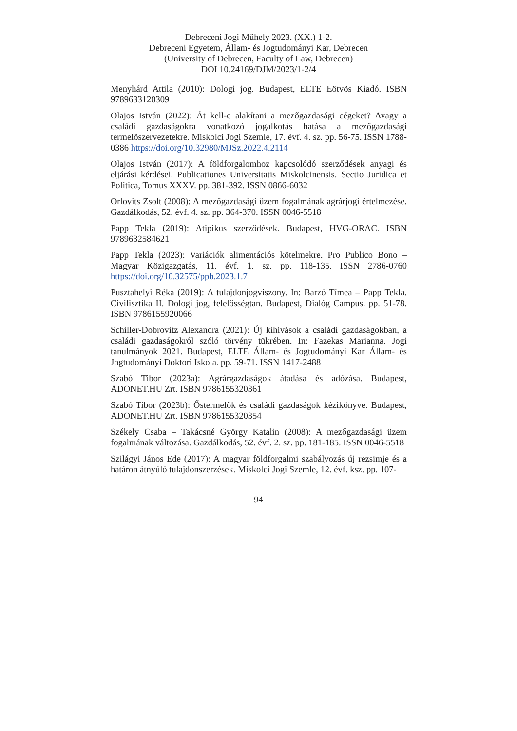Debreceni Jogi Műhely 2023. (XX.) 1-2.
Debreceni Egyetem, Állam- és Jogtudományi Kar, Debrecen
(University of Debrecen, Faculty of Law, Debrecen)
DOI 10.24169/DJM/2023/1-2/4
Menyhárd Attila (2010): Dologi jog. Budapest, ELTE Eötvös Kiadó. ISBN 9789633120309
Olajos István (2022): Át kell-e alakítani a mezőgazdasági cégeket? Avagy a családi gazdaságokra vonatkozó jogalkotás hatása a mezőgazdasági termelőszervezetekre. Miskolci Jogi Szemle, 17. évf. 4. sz. pp. 56-75. ISSN 1788-0386 https://doi.org/10.32980/MJSz.2022.4.2114
Olajos István (2017): A földforgalomhoz kapcsolódó szerződések anyagi és eljárási kérdései. Publicationes Universitatis Miskolcinensis. Sectio Juridica et Politica, Tomus XXXV. pp. 381-392. ISSN 0866-6032
Orlovits Zsolt (2008): A mezőgazdasági üzem fogalmának agrárjogi értelmezése. Gazdálkodás, 52. évf. 4. sz. pp. 364-370. ISSN 0046-5518
Papp Tekla (2019): Atipikus szerződések. Budapest, HVG-ORAC. ISBN 9789632584621
Papp Tekla (2023): Variációk alimentációs kötelmekre. Pro Publico Bono – Magyar Közigazgatás, 11. évf. 1. sz. pp. 118-135. ISSN 2786-0760 https://doi.org/10.32575/ppb.2023.1.7
Pusztahelyi Réka (2019): A tulajdonjogviszony. In: Barzó Tímea – Papp Tekla. Civilisztika II. Dologi jog, felelősségtan. Budapest, Dialóg Campus. pp. 51-78. ISBN 9786155920066
Schiller-Dobrovitz Alexandra (2021): Új kihívások a családi gazdaságokban, a családi gazdaságokról szóló törvény tükrében. In: Fazekas Marianna. Jogi tanulmányok 2021. Budapest, ELTE Állam- és Jogtudományi Kar Állam- és Jogtudományi Doktori Iskola. pp. 59-71. ISSN 1417-2488
Szabó Tibor (2023a): Agrárgazdaságok átadása és adózása. Budapest, ADONET.HU Zrt. ISBN 9786155320361
Szabó Tibor (2023b): Őstermelők és családi gazdaságok kézikönyve. Budapest, ADONET.HU Zrt. ISBN 9786155320354
Székely Csaba – Takácsné György Katalin (2008): A mezőgazdasági üzem fogalmának változása. Gazdálkodás, 52. évf. 2. sz. pp. 181-185. ISSN 0046-5518
Szilágyi János Ede (2017): A magyar földforgalmi szabályozás új rezsimje és a határon átnyúló tulajdonszerzések. Miskolci Jogi Szemle, 12. évf. ksz. pp. 107-
94